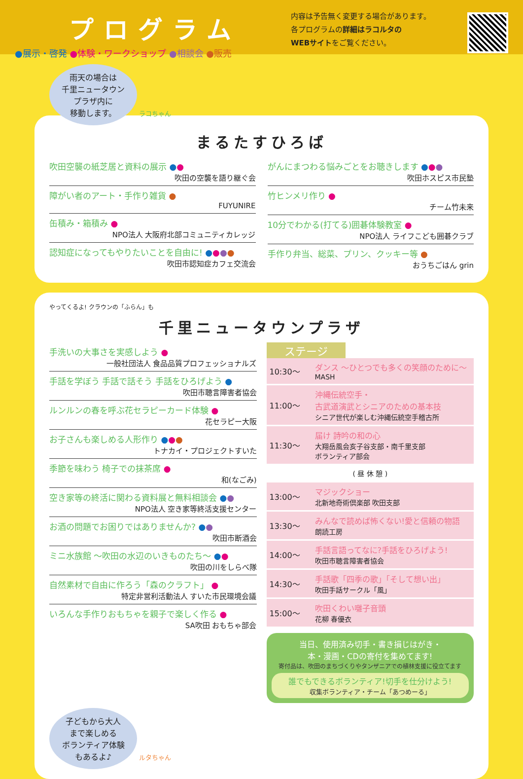プログラム
●展示・啓発 ●体験・ワークショップ ●相談会 ●販売
内容は予告無く変更する場合があります。
各プログラムの詳細はラコルタの
WEBサイトをご覧ください。
雨天の場合は
千里ニュータウン
プラザ内に
移動します。 ラコちゃん
まるたすひろば
吹田空襲の紙芝居と資料の展示 ●●
吹田の空襲を語り継ぐ会
障がい者のアート・手作り雑貨 ●
FUYUNIRE
缶積み・箱積み ●
NPO法人 大阪府北部コミュニティカレッジ
認知症になってもやりたいことを自由に! ●●●●
吹田市認知症カフェ交流会
がんにまつわる悩みごとをお聴きします ●●●
吹田ホスピス市民塾
竹ヒンメリ作り ●
チーム竹未来
10分でわかる(打てる)囲碁体験教室 ●
NPO法人 ライフこども囲碁クラブ
手作り弁当、総菜、プリン、クッキー等 ●
おうちごはん grin
やってくるよ! クラウンの「ふらん」も
千里ニュータウンプラザ
手洗いの大事さを実感しよう ●
一般社団法人 食品品質プロフェッショナルズ
手話を学ぼう 手話で話そう 手話をひろげよう ●
吹田市聴言障害者協会
ルンルンの春を呼ぶ花セラピーカード体験 ●
花セラピー大阪
お子さんも楽しめる人形作り ●●●
トナカイ・プロジェクトすいた
季節を味わう 椅子での抹茶席 ●
和(なごみ)
空き家等の終活に関わる資料展と無料相談会 ●●
NPO法人 空き家等終活支援センター
お酒の問題でお困りではありませんか? ●●
吹田市断酒会
ミニ水族館 ～吹田の水辺のいきものたち～ ●●
吹田の川をしらべ隊
自然素材で自由に作ろう「森のクラフト」 ●
特定非営利活動法人 すいた市民環境会議
いろんな手作りおもちゃを親子で楽しく作る ●
SA吹田 おもちゃ部会
ステージ
| 10:30～ | ダンス ～ひとつでも多くの笑顔のために～ MASH |
| 11:00～ | 沖縄伝統空手・ 古武道演武とシニアのための基本技 シニア世代が楽しむ沖縄伝統空手稽古所 |
| 11:30～ | 届け 詩吟の和の心 大翔岳風会亥子谷支部・南千里支部 ボランティア部会 |
| ( 昼 休 憩 ) | |
| 13:00～ | マジックショー 北新地奇術倶楽部 吹田支部 |
| 13:30～ | みんなで読めば怖くない!愛と信頼の物語 朗読工房 |
| 14:00～ | 手話言語ってなに?手話をひろげよう! 吹田市聴言障害者協会 |
| 14:30～ | 手話歌「四季の歌」「そして想い出」 吹田手話サークル「風」 |
| 15:00～ | 吹田くわい囃子音頭 花柳 春優衣 |
当日、使用済み切手・書き損じはがき・
本・漫画・CDの寄付を集めてます!
寄付品は、吹田のまちづくりやタンザニアでの植林支援に役立てます
誰でもできるボランティア!切手を仕分けよう!
収集ボランティア・チーム「あつめーる」
子どもから大人
まで楽しめる
ボランティア体験
もあるよ♪ ルタちゃん